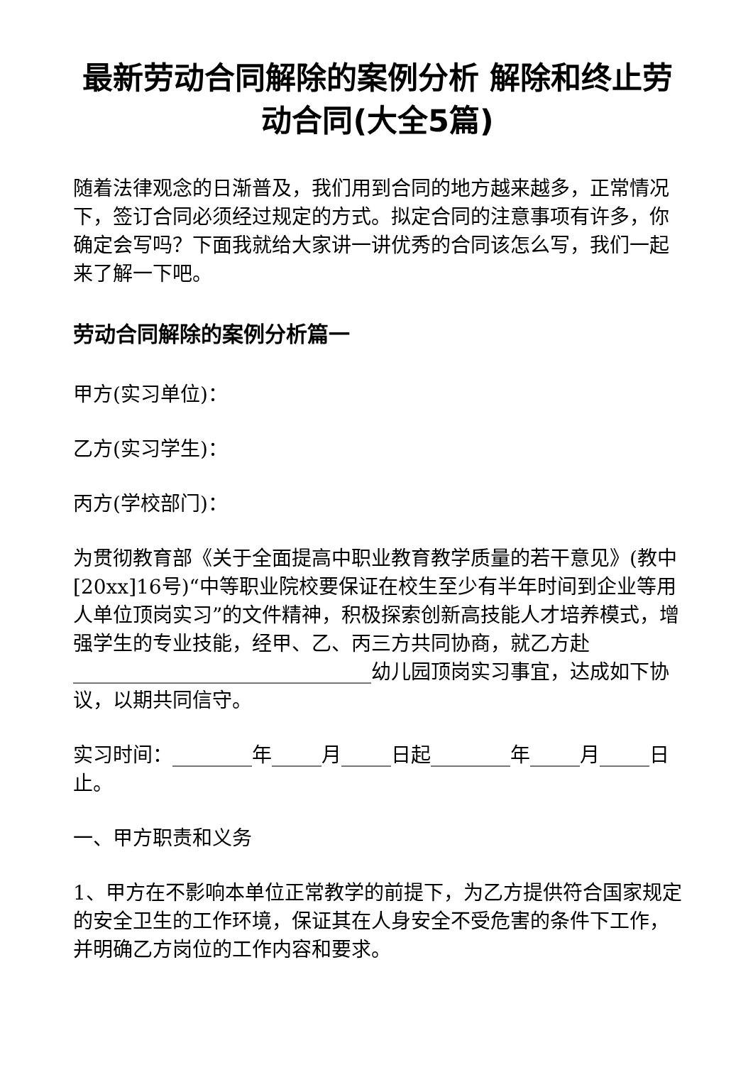最新劳动合同解除的案例分析 解除和终止劳动合同(大全5篇)
随着法律观念的日渐普及，我们用到合同的地方越来越多，正常情况下，签订合同必须经过规定的方式。拟定合同的注意事项有许多，你确定会写吗？下面我就给大家讲一讲优秀的合同该怎么写，我们一起来了解一下吧。
劳动合同解除的案例分析篇一
甲方(实习单位)：
乙方(实习学生)：
丙方(学校部门)：
为贯彻教育部《关于全面提高中职业教育教学质量的若干意见》(教中[20xx]16号)“中等职业院校要保证在校生至少有半年时间到企业等用人单位顶岗实习”的文件精神，积极探索创新高技能人才培养模式，增强学生的专业技能，经甲、乙、丙三方共同协商，就乙方赴______________________________幼儿园顶岗实习事宜，达成如下协议，以期共同信守。
实习时间：________年_____月_____日起________年_____月_____日止。
一、甲方职责和义务
1、甲方在不影响本单位正常教学的前提下，为乙方提供符合国家规定的安全卫生的工作环境，保证其在人身安全不受危害的条件下工作，并明确乙方岗位的工作内容和要求。